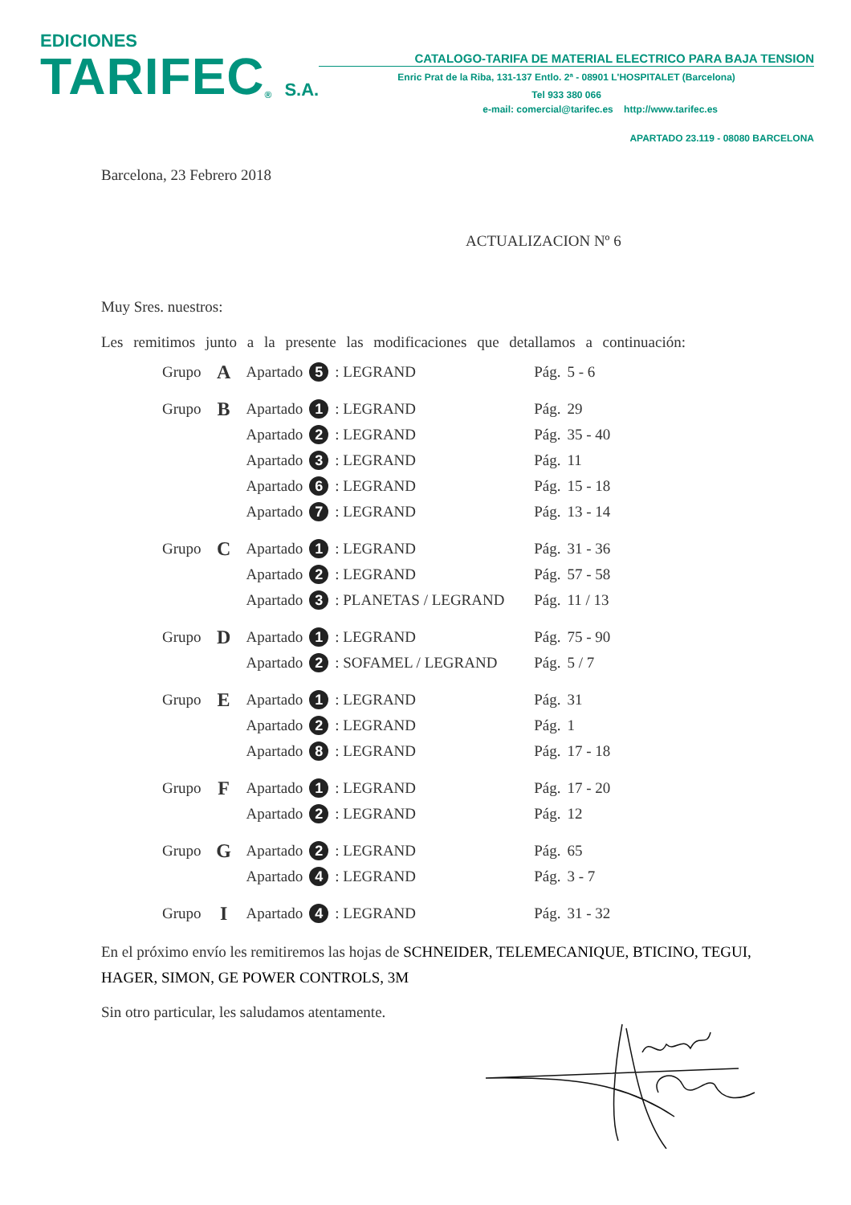EDICIONES
TARIFEC<sup>®</sup> S.A.
CATALOGO-TARIFA DE MATERIAL ELECTRICO PARA BAJA TENSION
Enric Prat de la Riba, 131-137 Entlo. 2ª - 08901 L'HOSPITALET (Barcelona)
Tel 933 380 066
e-mail: comercial@tarifec.es http://www.tarifec.es
APARTADO 23.119 - 08080 BARCELONA
Barcelona, 23 Febrero 2018
ACTUALIZACION Nº 6
Muy Sres. nuestros:
Les remitimos junto a la presente las modificaciones que detallamos a continuación:
| Grupo | A | Apartado | 5 | : LEGRAND | Pág. | 5 - 6 |
| Grupo | B | Apartado | 1 | : LEGRAND | Pág. | 29 |
| | | Apartado | 2 | : LEGRAND | Pág. | 35 - 40 |
| | | Apartado | 3 | : LEGRAND | Pág. | 11 |
| | | Apartado | 6 | : LEGRAND | Pág. | 15 - 18 |
| | | Apartado | 7 | : LEGRAND | Pág. | 13 - 14 |
| Grupo | C | Apartado | 1 | : LEGRAND | Pág. | 31 - 36 |
| | | Apartado | 2 | : LEGRAND | Pág. | 57 - 58 |
| | | Apartado | 3 | : PLANETAS / LEGRAND | Pág. | 11 / 13 |
| Grupo | D | Apartado | 1 | : LEGRAND | Pág. | 75 - 90 |
| | | Apartado | 2 | : SOFAMEL / LEGRAND | Pág. | 5 / 7 |
| Grupo | E | Apartado | 1 | : LEGRAND | Pág. | 31 |
| | | Apartado | 2 | : LEGRAND | Pág. | 1 |
| | | Apartado | 8 | : LEGRAND | Pág. | 17 - 18 |
| Grupo | F | Apartado | 1 | : LEGRAND | Pág. | 17 - 20 |
| | | Apartado | 2 | : LEGRAND | Pág. | 12 |
| Grupo | G | Apartado | 2 | : LEGRAND | Pág. | 65 |
| | | Apartado | 4 | : LEGRAND | Pág. | 3 - 7 |
| Grupo | I | Apartado | 4 | : LEGRAND | Pág. | 31 - 32 |
En el próximo envío les remitiremos las hojas de SCHNEIDER, TELEMECANIQUE, BTICINO, TEGUI, HAGER, SIMON, GE POWER CONTROLS, 3M
Sin otro particular, les saludamos atentamente.